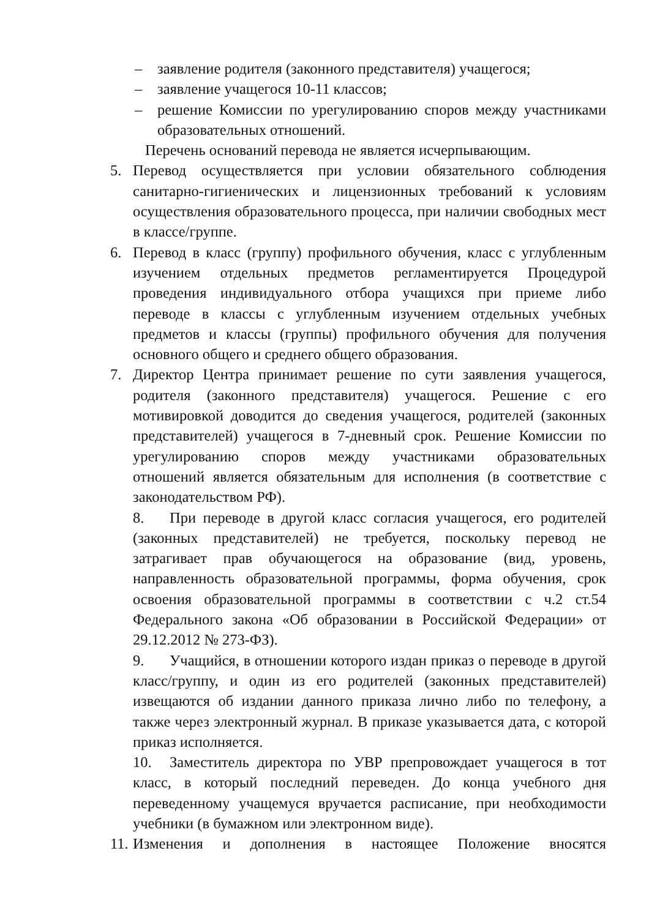– заявление родителя (законного представителя) учащегося;
– заявление учащегося 10-11 классов;
– решение Комиссии по урегулированию споров между участниками образовательных отношений.
Перечень оснований перевода не является исчерпывающим.
5. Перевод осуществляется при условии обязательного соблюдения санитарно-гигиенических и лицензионных требований к условиям осуществления образовательного процесса, при наличии свободных мест в классе/группе.
6. Перевод в класс (группу) профильного обучения, класс с углубленным изучением отдельных предметов регламентируется Процедурой проведения индивидуального отбора учащихся при приеме либо переводе в классы с углубленным изучением отдельных учебных предметов и классы (группы) профильного обучения для получения основного общего и среднего общего образования.
7. Директор Центра принимает решение по сути заявления учащегося, родителя (законного представителя) учащегося. Решение с его мотивировкой доводится до сведения учащегося, родителей (законных представителей) учащегося в 7-дневный срок. Решение Комиссии по урегулированию споров между участниками образовательных отношений является обязательным для исполнения (в соответствие с законодательством РФ).
8. При переводе в другой класс согласия учащегося, его родителей (законных представителей) не требуется, поскольку перевод не затрагивает прав обучающегося на образование (вид, уровень, направленность образовательной программы, форма обучения, срок освоения образовательной программы в соответствии с ч.2 ст.54 Федерального закона «Об образовании в Российской Федерации» от 29.12.2012 № 273-ФЗ).
9. Учащийся, в отношении которого издан приказ о переводе в другой класс/группу, и один из его родителей (законных представителей) извещаются об издании данного приказа лично либо по телефону, а также через электронный журнал. В приказе указывается дата, с которой приказ исполняется.
10. Заместитель директора по УВР препровождает учащегося в тот класс, в который последний переведен. До конца учебного дня переведенному учащемуся вручается расписание, при необходимости учебники (в бумажном или электронном виде).
11. Изменения и дополнения в настоящее Положение вносятся